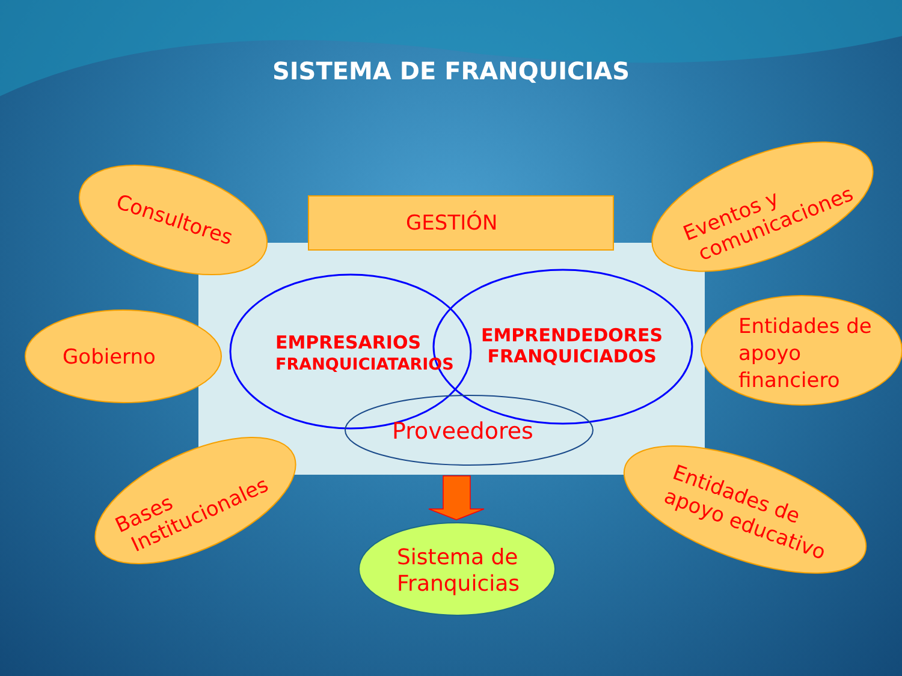SISTEMA DE FRANQUICIAS
GESTIÓN
EMPRESARIOS
FRANQUICIATARIOS
EMPRENDEDORES
FRANQUICIADOS
Proveedores
Consultores
Gobierno
Bases
Institucionales
Eventos y
comunicaciones
Entidades de
apoyo
financiero
Entidades de
apoyo educativo
Sistema de
Franquicias